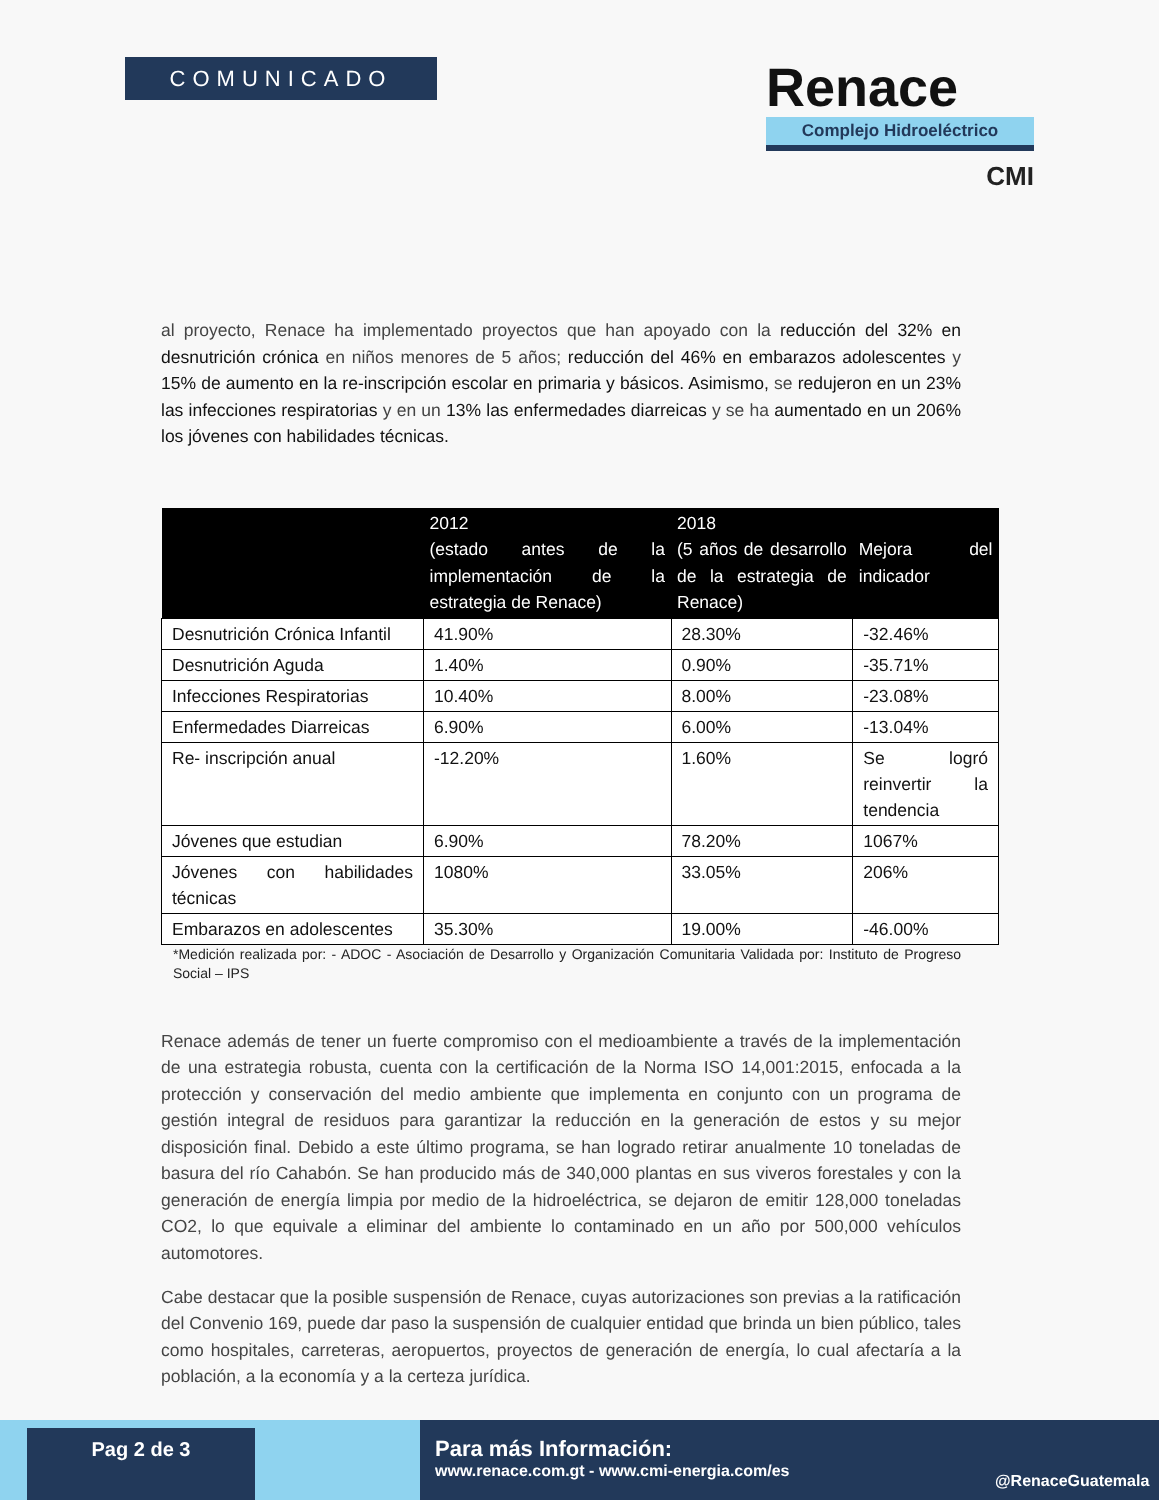COMUNICADO
Renace
Complejo Hidroeléctrico
CMI
al proyecto, Renace ha implementado proyectos que han apoyado con la reducción del 32% en desnutrición crónica en niños menores de 5 años; reducción del 46% en embarazos adolescentes y 15% de aumento en la re-inscripción escolar en primaria y básicos. Asimismo, se redujeron en un 23% las infecciones respiratorias y en un 13% las enfermedades diarreicas y se ha aumentado en un 206% los jóvenes con habilidades técnicas.
| | 2012 (estado antes de la implementación de la estrategia de Renace) | 2018 (5 años de desarrollo de la estrategia de Renace) | Mejora del indicador |
| --- | --- | --- | --- |
| Desnutrición Crónica Infantil | 41.90% | 28.30% | -32.46% |
| Desnutrición Aguda | 1.40% | 0.90% | -35.71% |
| Infecciones Respiratorias | 10.40% | 8.00% | -23.08% |
| Enfermedades Diarreicas | 6.90% | 6.00% | -13.04% |
| Re- inscripción anual | -12.20% | 1.60% | Se logró reinvertir la tendencia |
| Jóvenes que estudian | 6.90% | 78.20% | 1067% |
| Jóvenes con habilidades técnicas | 1080% | 33.05% | 206% |
| Embarazos en adolescentes | 35.30% | 19.00% | -46.00% |
*Medición realizada por: - ADOC - Asociación de Desarrollo y Organización Comunitaria Validada por: Instituto de Progreso Social – IPS
Renace además de tener un fuerte compromiso con el medioambiente a través de la implementación de una estrategia robusta, cuenta con la certificación de la Norma ISO 14,001:2015, enfocada a la protección y conservación del medio ambiente que implementa en conjunto con un programa de gestión integral de residuos para garantizar la reducción en la generación de estos y su mejor disposición final. Debido a este último programa, se han logrado retirar anualmente 10 toneladas de basura del río Cahabón. Se han producido más de 340,000 plantas en sus viveros forestales y con la generación de energía limpia por medio de la hidroeléctrica, se dejaron de emitir 128,000 toneladas CO2, lo que equivale a eliminar del ambiente lo contaminado en un año por 500,000 vehículos automotores.
Cabe destacar que la posible suspensión de Renace, cuyas autorizaciones son previas a la ratificación del Convenio 169, puede dar paso la suspensión de cualquier entidad que brinda un bien público, tales como hospitales, carreteras, aeropuertos, proyectos de generación de energía, lo cual afectaría a la población, a la economía y a la certeza jurídica.
Pag 2 de 3
Para más Información:
www.renace.com.gt - www.cmi-energia.com/es
@RenaceGuatemala